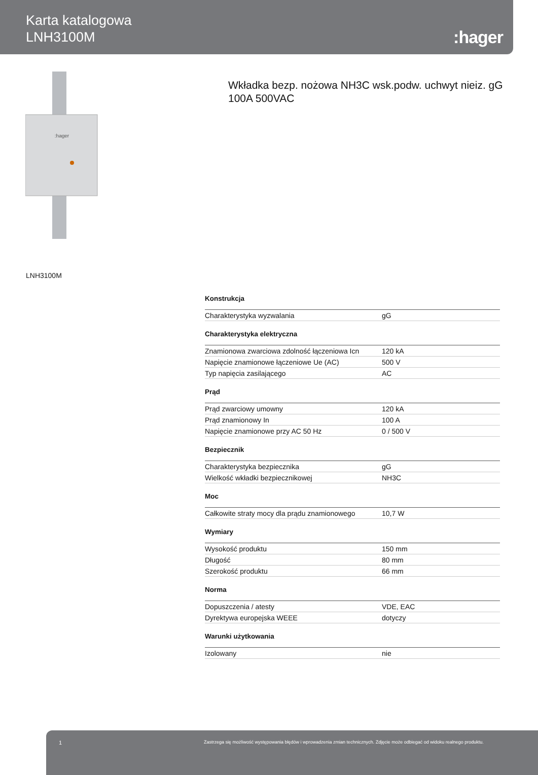Karta katalogowa
LNH3100M
:hager
:hager
Wkładka bezp. nożowa NH3C wsk.podw. uchwyt nieiz. gG 100A 500VAC
LNH3100M
Konstrukcja
| Charakterystyka wyzwalania | gG |
Charakterystyka elektryczna
| Znamionowa zwarciowa zdolność łączeniowa Icn | 120 kA |
| Napięcie znamionowe łączeniowe Ue (AC) | 500 V |
| Typ napięcia zasilającego | AC |
Prąd
| Prąd zwarciowy umowny | 120 kA |
| Prąd znamionowy In | 100 A |
| Napięcie znamionowe przy AC 50 Hz | 0 / 500 V |
Bezpiecznik
| Charakterystyka bezpiecznika | gG |
| Wielkość wkładki bezpiecznikowej | NH3C |
Moc
| Całkowite straty mocy dla prądu znamionowego | 10,7 W |
Wymiary
| Wysokość produktu | 150 mm |
| Długość | 80 mm |
| Szerokość produktu | 66 mm |
Norma
| Dopuszczenia / atesty | VDE, EAC |
| Dyrektywa europejska WEEE | dotyczy |
Warunki użytkowania
| Izolowany | nie |
1 Zastrzega się możliwość występowania błędów i wprowadzenia zmian technicznych. Zdjęcie może odbiegać od widoku realnego produktu.